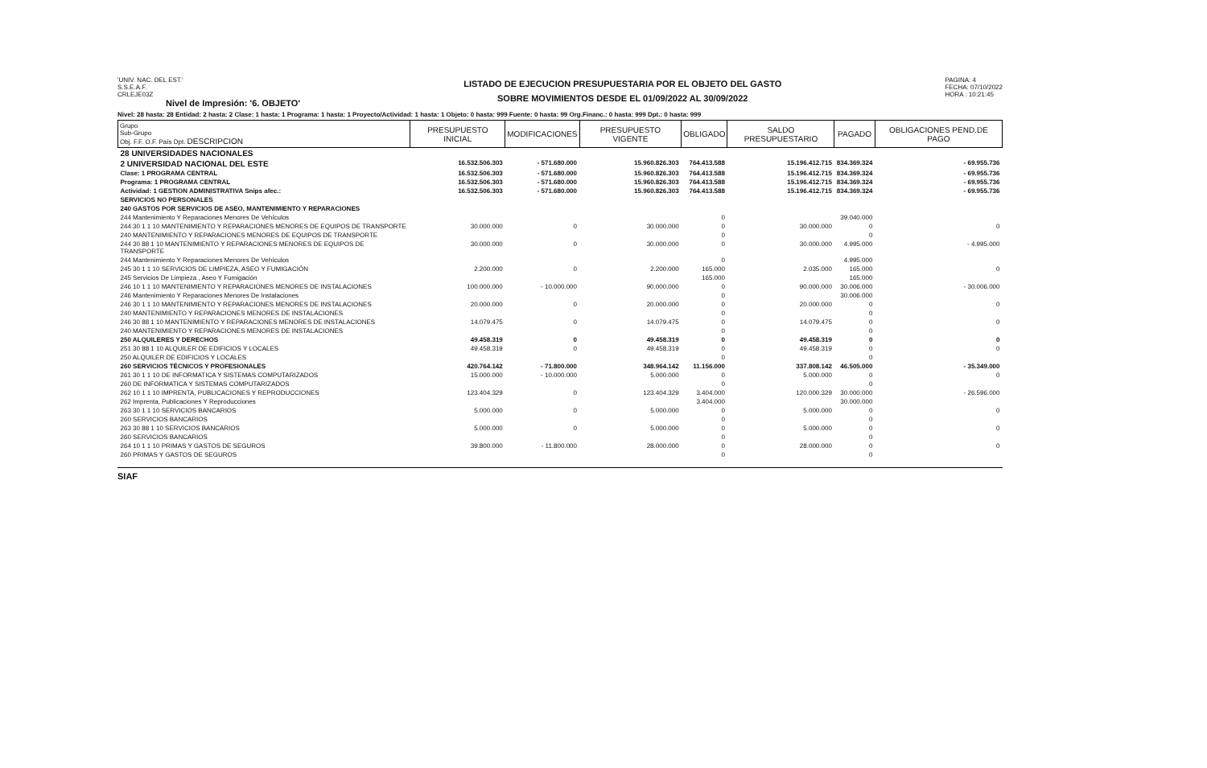'UNIV. NAC. DEL EST.'
S.S.E.A.F.
CRLEJE03Z
Nivel de Impresión: '6. OBJETO'
LISTADO DE EJECUCION PRESUPUESTARIA POR EL OBJETO DEL GASTO
SOBRE MOVIMIENTOS DESDE EL 01/09/2022 AL 30/09/2022
PAGINA: 4
FECHA: 07/10/2022
HORA : 10:21:45
Nivel: 28 hasta: 28 Entidad: 2 hasta: 2 Clase: 1 hasta: 1 Programa: 1 hasta: 1 Proyecto/Actividad: 1 hasta: 1 Objeto: 0 hasta: 999 Fuente: 0 hasta: 99 Org.Financ.: 0 hasta: 999 Dpt.: 0 hasta: 999
| Grupo Sub-Grupo Obj. F.F. O.F. País Dpt. DESCRIPCION | PRESUPUESTO INICIAL | MODIFICACIONES | PRESUPUESTO VIGENTE | OBLIGADO | SALDO PRESUPUESTARIO | PAGADO | OBLIGACIONES PEND.DE PAGO |
| --- | --- | --- | --- | --- | --- | --- | --- |
| 28 UNIVERSIDADES NACIONALES | | | | | | | |
| 2 UNIVERSIDAD NACIONAL DEL ESTE | 16.532.506.303 | - 571.680.000 | 15.960.826.303 | 764.413.588 | 15.196.412.715 | 834.369.324 | - 69.955.736 |
| Clase: 1 PROGRAMA CENTRAL | 16.532.506.303 | - 571.680.000 | 15.960.826.303 | 764.413.588 | 15.196.412.715 | 834.369.324 | - 69.955.736 |
| Programa: 1 PROGRAMA CENTRAL | 16.532.506.303 | - 571.680.000 | 15.960.826.303 | 764.413.588 | 15.196.412.715 | 834.369.324 | - 69.955.736 |
| Actividad: 1 GESTION ADMINISTRATIVA Snips afec.: | 16.532.506.303 | - 571.680.000 | 15.960.826.303 | 764.413.588 | 15.196.412.715 | 834.369.324 | - 69.955.736 |
| SERVICIOS NO PERSONALES | | | | | | | |
| 240 GASTOS POR SERVICIOS DE ASEO, MANTENIMIENTO Y REPARACIONES | | | | | | | |
| 244 Mantenimiento Y Reparaciones Menores De Vehículos | | | | 0 | | 39.040.000 | |
| 244 30 1 1 10 MANTENIMIENTO Y REPARACIONES MENORES DE EQUIPOS DE TRANSPORTE | 30.000.000 | 0 | 30.000.000 | 0 | 30.000.000 | 0 | 0 |
| 240 MANTENIMIENTO Y REPARACIONES MENORES DE EQUIPOS DE TRANSPORTE | | | | 0 | | 0 | |
| 244 30 88 1 10 MANTENIMIENTO Y REPARACIONES MENORES DE EQUIPOS DE TRANSPORTE | 30.000.000 | 0 | 30.000.000 | 0 | 30.000.000 | 4.995.000 | - 4.995.000 |
| 244 Mantenimiento Y Reparaciones Menores De Vehículos | | | | 0 | | 4.995.000 | |
| 245 30 1 1 10 SERVICIOS DE LIMPIEZA, ASEO Y FUMIGACIÓN | 2.200.000 | 0 | 2.200.000 | 165.000 | 2.035.000 | 165.000 | 0 |
| 245 Servicios De Limpieza , Aseo Y Fumigación | | | | 165.000 | | 165.000 | |
| 246 10 1 1 10 MANTENIMIENTO Y REPARACIONES MENORES DE INSTALACIONES | 100.000.000 | - 10.000.000 | 90.000.000 | 0 | 90.000.000 | 30.006.000 | - 30.006.000 |
| 246 Mantenimiento Y Reparaciones Menores De Instalaciones | | | | 0 | | 30.006.000 | |
| 246 30 1 1 10 MANTENIMIENTO Y REPARACIONES MENORES DE INSTALACIONES | 20.000.000 | 0 | 20.000.000 | 0 | 20.000.000 | 0 | 0 |
| 240 MANTENIMIENTO Y REPARACIONES MENORES DE INSTALACIONES | | | | 0 | | 0 | |
| 246 30 88 1 10 MANTENIMIENTO Y REPARACIONES MENORES DE INSTALACIONES | 14.079.475 | 0 | 14.079.475 | 0 | 14.079.475 | 0 | 0 |
| 240 MANTENIMIENTO Y REPARACIONES MENORES DE INSTALACIONES | | | | 0 | | 0 | |
| 250 ALQUILERES Y DERECHOS | 49.458.319 | 0 | 49.458.319 | 0 | 49.458.319 | 0 | 0 |
| 251 30 88 1 10 ALQUILER DE EDIFICIOS Y LOCALES | 49.458.319 | 0 | 49.458.319 | 0 | 49.458.319 | 0 | 0 |
| 250 ALQUILER DE EDIFICIOS Y LOCALES | | | | 0 | | 0 | |
| 260 SERVICIOS TÉCNICOS Y PROFESIONALES | 420.764.142 | - 71.800.000 | 348.964.142 | 11.156.000 | 337.808.142 | 46.505.000 | - 35.349.000 |
| 261 30 1 1 10 DE INFORMATICA Y SISTEMAS COMPUTARIZADOS | 15.000.000 | - 10.000.000 | 5.000.000 | 0 | 5.000.000 | 0 | 0 |
| 260 DE INFORMATICA Y SISTEMAS COMPUTARIZADOS | | | | 0 | | 0 | |
| 262 10 1 1 10 IMPRENTA, PUBLICACIONES Y REPRODUCCIONES | 123.404.329 | 0 | 123.404.329 | 3.404.000 | 120.000.329 | 30.000.000 | - 26.596.000 |
| 262 Imprenta, Publicaciones Y Reproducciones | | | | 3.404.000 | | 30.000.000 | |
| 263 30 1 1 10 SERVICIOS BANCARIOS | 5.000.000 | 0 | 5.000.000 | 0 | 5.000.000 | 0 | 0 |
| 260 SERVICIOS BANCARIOS | | | | 0 | | 0 | |
| 263 30 88 1 10 SERVICIOS BANCARIOS | 5.000.000 | 0 | 5.000.000 | 0 | 5.000.000 | 0 | 0 |
| 260 SERVICIOS BANCARIOS | | | | 0 | | 0 | |
| 264 10 1 1 10 PRIMAS Y GASTOS DE SEGUROS | 39.800.000 | - 11.800.000 | 28.000.000 | 0 | 28.000.000 | 0 | 0 |
| 260 PRIMAS Y GASTOS DE SEGUROS | | | | 0 | | 0 | |
SIAF